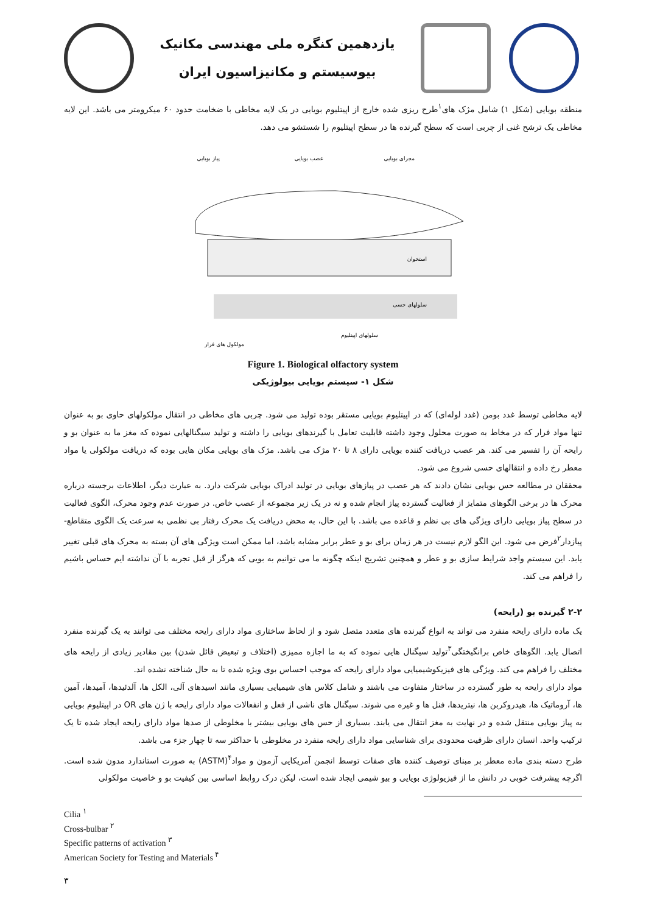یازدهمین کنگره ملی مهندسی مکانیک
بیوسیستم و مکانیزاسیون ایران
منطقه بویایی (شکل ۱) شامل مژک های<sup>۱</sup>طرح ریزی شده خارج از اپیتلیوم بویایی در یک لایه مخاطی با ضخامت حدود ۶۰ میکرومتر می باشد. این لایه مخاطی یک ترشح غنی از چربی است که سطح گیرنده ها در سطح اپیتلیوم را شستشو می دهد.
مجرای بویایی
عصب بویایی
پیاز بویایی
استخوان
سلولهای حسی
سلولهای اپیتلیوم
مولکول های فرار
Figure 1. Biological olfactory system
شکل ۱- سیستم بویایی بیولوژیکی
لایه مخاطی توسط غدد بومن (غدد لوله‌ای) که در اپیتلیوم بویایی مستقر بوده تولید می شود. چربی های مخاطی در انتقال مولکولهای حاوی بو به عنوان تنها مواد فرار که در مخاط به صورت محلول وجود داشته قابلیت تعامل با گیرندهای بویایی را داشته و تولید سیگنالهایی نموده که مغز ما به عنوان بو و رایحه آن را تفسیر می کند. هر عصب دریافت کننده بویایی دارای ۸ تا ۲۰ مژک می باشد. مژک های بویایی مکان هایی بوده که دریافت مولکولی یا مواد معطر رخ داده و انتقالهای حسی شروع می شود.
محققان در مطالعه حس بویایی نشان دادند که هر عصب در پیازهای بویایی در تولید ادراک بویایی شرکت دارد. به عبارت دیگر، اطلاعات برجسته درباره محرک ها در برخی الگوهای متمایز از فعالیت گسترده پیاز انجام شده و نه در یک زیر مجموعه از عصب خاص. در صورت عدم وجود محرک، الگوی فعالیت در سطح پیاز بویایی دارای ویژگی های بی نظم و قاعده می باشد. با این حال، به محض دریافت یک محرک رفتار بی نظمی به سرعت یک الگوی متقاطع- پیازدار<sup>۲</sup>فرض می شود. این الگو لازم نیست در هر زمان برای بو و عطر برابر مشابه باشد، اما ممکن است ویژگی های آن بسته به محرک های قبلی تغییر یابد. این سیستم واجد شرایط سازی بو و عطر و همچنین تشریح اینکه چگونه ما می توانیم به بویی که هرگز از قبل تجربه با آن نداشته ایم حساس باشیم را فراهم می کند.
۲-۲ گیرنده بو (رایحه)
یک ماده دارای رایحه منفرد می تواند به انواع گیرنده های متعدد متصل شود و از لحاظ ساختاری مواد دارای رایحه مختلف می توانند به یک گیرنده منفرد اتصال یابد. الگوهای خاص برانگیختگی<sup>۳</sup>تولید سیگنال هایی نموده که به ما اجازه ممیزی (اختلاف و تبعیض قائل شدن) بین مقادیر زیادی از رایحه های مختلف را فراهم می کند. ویژگی های فیزیکوشیمیایی مواد دارای رایحه که موجب احساس بوی ویژه شده تا به حال شناخته نشده اند.
مواد دارای رایحه به طور گسترده در ساختار متفاوت می باشند و شامل کلاس های شیمیایی بسیاری مانند اسیدهای آلی، الکل ها، آلدئیدها، آمیدها، آمین ها، آروماتیک ها، هیدروکربن ها، نیتریدها، فنل ها و غیره می شوند. سیگنال های ناشی از فعل و انفعالات مواد دارای رایحه با ژن های OR در اپیتلیوم بویایی به پیاز بویایی منتقل شده و در نهایت به مغز انتقال می یابند. بسیاری از حس های بویایی بیشتر با مخلوطی از صدها مواد دارای رایحه ایجاد شده تا یک ترکیب واحد. انسان دارای ظرفیت محدودی برای شناسایی مواد دارای رایحه منفرد در مخلوطی با حداکثر سه تا چهار جزء می باشد.
طرح دسته بندی ماده معطر بر مبنای توصیف کننده های صفات توسط انجمن آمریکایی آزمون و مواد<sup>۴</sup>(ASTM) به صورت استاندارد مدون شده است. اگرچه پیشرفت خوبی در دانش ما از فیزیولوژی بویایی و بیو شیمی ایجاد شده است، لیکن درک روابط اساسی بین کیفیت بو و خاصیت مولکولی
Cilia <sup>۱</sup>
Cross-bulbar <sup>۲</sup>
Specific patterns of activation <sup>۳</sup>
American Society for Testing and Materials <sup>۴</sup>
۳